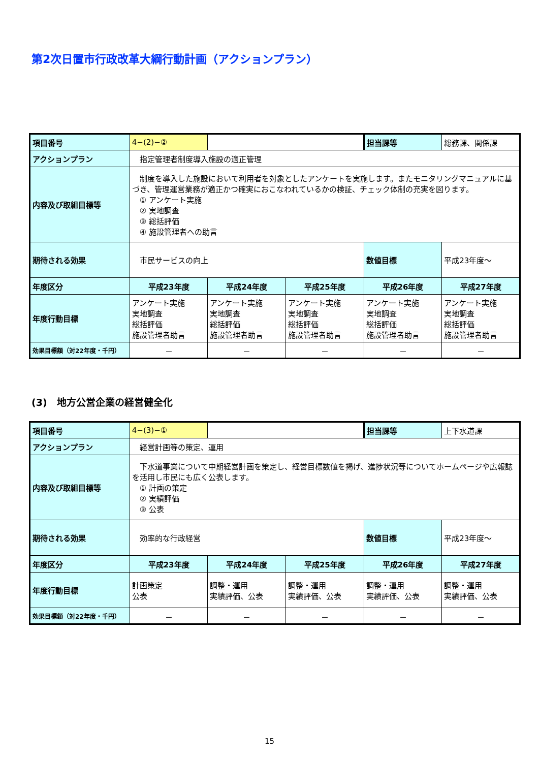第2次日置市行政改革大綱行動計画（アクションプラン）
| 項目番号 | 4−(2)−② | | | 担当課等 | 総務課、関係課 |
| アクションプラン | 指定管理者制度導入施設の適正管理 | | | | |
| 内容及び取組目標等 | 制度を導入した施設において利用者を対象としたアンケートを実施します。またモニタリングマニュアルに基づき、管理運営業務が適正かつ確実におこなわれているかの検証、チェック体制の充実を図ります。 ① アンケート実施 ② 実地調査 ③ 総括評価 ④ 施設管理者への助言 | | | | |
| 期待される効果 | 市民サービスの向上 | | | 数値目標 | 平成23年度～ |
| 年度区分 | 平成23年度 | 平成24年度 | 平成25年度 | 平成26年度 | 平成27年度 |
| 年度行動目標 | アンケート実施 実地調査 総括評価 施設管理者助言 | アンケート実施 実地調査 総括評価 施設管理者助言 | アンケート実施 実地調査 総括評価 施設管理者助言 | アンケート実施 実地調査 総括評価 施設管理者助言 | アンケート実施 実地調査 総括評価 施設管理者助言 |
| 効果目標額（対22年度・千円） | － | － | － | － | － |
(3)　地方公営企業の経営健全化
| 項目番号 | 4−(3)−① | | | 担当課等 | 上下水道課 |
| アクションプラン | 経営計画等の策定、運用 | | | | |
| 内容及び取組目標等 | 下水道事業について中期経営計画を策定し、経営目標数値を掲げ、進捗状況等についてホームページや広報誌を活用し市民にも広く公表します。 ① 計画の策定 ② 実績評価 ③ 公表 | | | | |
| 期待される効果 | 効率的な行政経営 | | | 数値目標 | 平成23年度～ |
| 年度区分 | 平成23年度 | 平成24年度 | 平成25年度 | 平成26年度 | 平成27年度 |
| 年度行動目標 | 計画策定 公表 | 調整・運用 実績評価、公表 | 調整・運用 実績評価、公表 | 調整・運用 実績評価、公表 | 調整・運用 実績評価、公表 |
| 効果目標額（対22年度・千円） | － | － | － | － | － |
15